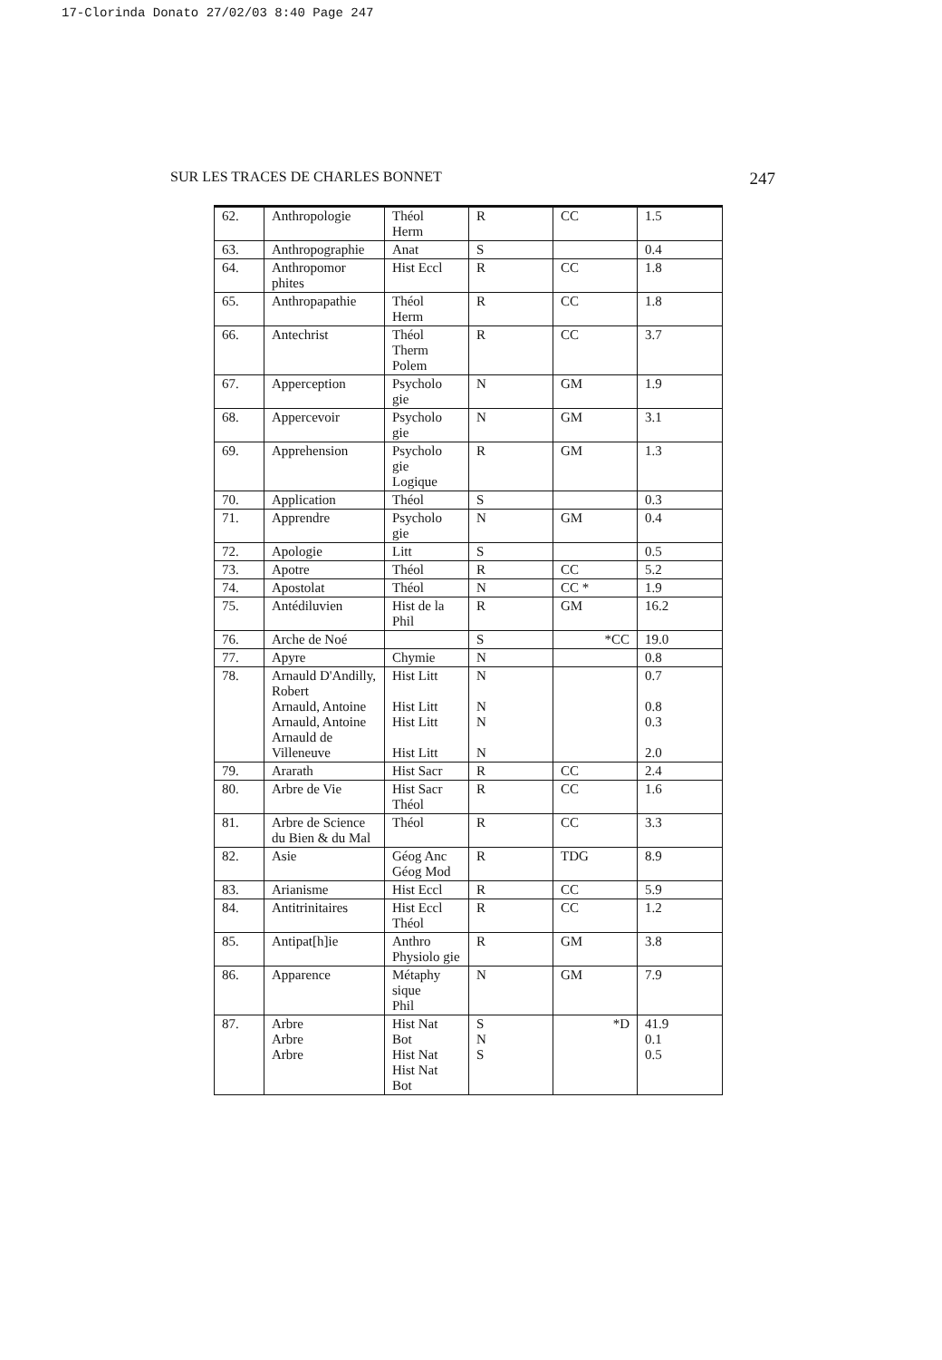17-Clorinda Donato 27/02/03 8:40 Page 247
SUR LES TRACES DE CHARLES BONNET 247
| 62. | Anthropologie | Théol Herm | R | CC | 1.5 |
| 63. | Anthropographie | Anat | S | | 0.4 |
| 64. | Anthropomor phites | Hist Eccl | R | CC | 1.8 |
| 65. | Anthropapathie | Théol Herm | R | CC | 1.8 |
| 66. | Antechrist | Théol Therm Polem | R | CC | 3.7 |
| 67. | Apperception | Psycholo gie | N | GM | 1.9 |
| 68. | Appercevoir | Psycholo gie | N | GM | 3.1 |
| 69. | Apprehension | Psycholo gie Logique | R | GM | 1.3 |
| 70. | Application | Théol | S | | 0.3 |
| 71. | Apprendre | Psycholo gie | N | GM | 0.4 |
| 72. | Apologie | Litt | S | | 0.5 |
| 73. | Apotre | Théol | R | CC | 5.2 |
| 74. | Apostolat | Théol | N | CC * | 1.9 |
| 75. | Antédiluvien | Hist de la Phil | R | GM | 16.2 |
| 76. | Arche de Noé | | S | *CC | 19.0 |
| 77. | Apyre | Chymie | N | | 0.8 |
| 78. | Arnauld D'Andilly, Robert Arnauld, Antoine Arnauld, Antoine Arnauld de Villeneuve | Hist Litt Hist Litt Hist Litt Hist Litt | N N N N | | 0.7 0.8 0.3 2.0 |
| 79. | Ararath | Hist Sacr | R | CC | 2.4 |
| 80. | Arbre de Vie | Hist Sacr Théol | R | CC | 1.6 |
| 81. | Arbre de Science du Bien & du Mal | Théol | R | CC | 3.3 |
| 82. | Asie | Géog Anc Géog Mod | R | TDG | 8.9 |
| 83. | Arianisme | Hist Eccl | R | CC | 5.9 |
| 84. | Antitrinitaires | Hist Eccl Théol | R | CC | 1.2 |
| 85. | Antipat[h]ie | Anthro Physiolo gie | R | GM | 3.8 |
| 86. | Apparence | Métaphy sique Phil | N | GM | 7.9 |
| 87. | Arbre Arbre Arbre | Hist Nat Bot Hist Nat Hist Nat Bot | S N S | *D | 41.9 0.1 0.5 |